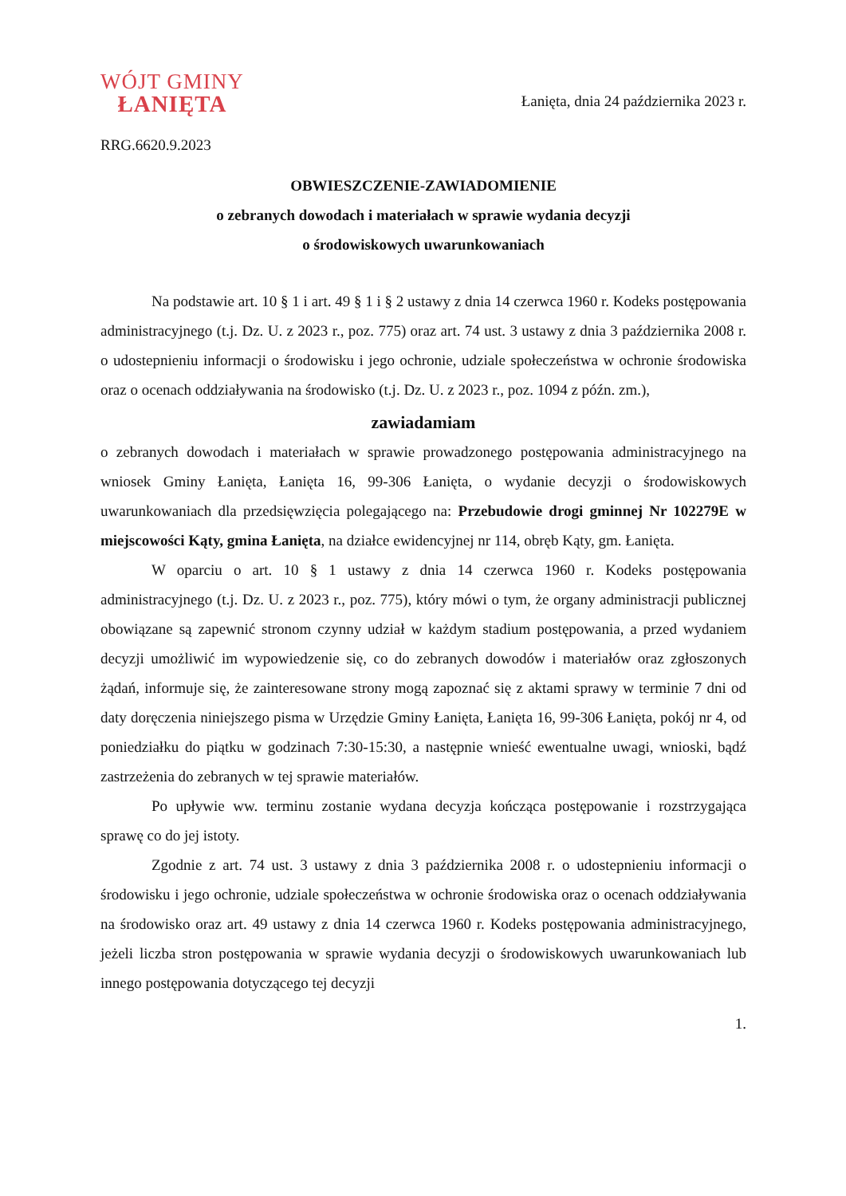WÓJT GMINY
ŁANIĘTA
Łanięta, dnia 24 października 2023 r.
RRG.6620.9.2023
OBWIESZCZENIE-ZAWIADOMIENIE
o zebranych dowodach i materiałach w sprawie wydania decyzji
o środowiskowych uwarunkowaniach
Na podstawie art. 10 § 1 i art. 49 § 1 i § 2 ustawy z dnia 14 czerwca 1960 r. Kodeks postępowania administracyjnego (t.j. Dz. U. z 2023 r., poz. 775) oraz art. 74 ust. 3 ustawy z dnia 3 października 2008 r. o udostepnieniu informacji o środowisku i jego ochronie, udziale społeczeństwa w ochronie środowiska oraz o ocenach oddziaływania na środowisko (t.j. Dz. U. z 2023 r., poz. 1094 z późn. zm.),
zawiadamiam
o zebranych dowodach i materiałach w sprawie prowadzonego postępowania administracyjnego na wniosek Gminy Łanięta, Łanięta 16, 99-306 Łanięta, o wydanie decyzji o środowiskowych uwarunkowaniach dla przedsięwzięcia polegającego na: Przebudowie drogi gminnej Nr 102279E w miejscowości Kąty, gmina Łanięta, na działce ewidencyjnej nr 114, obręb Kąty, gm. Łanięta.
W oparciu o art. 10 § 1 ustawy z dnia 14 czerwca 1960 r. Kodeks postępowania administracyjnego (t.j. Dz. U. z 2023 r., poz. 775), który mówi o tym, że organy administracji publicznej obowiązane są zapewnić stronom czynny udział w każdym stadium postępowania, a przed wydaniem decyzji umożliwić im wypowiedzenie się, co do zebranych dowodów i materiałów oraz zgłoszonych żądań, informuje się, że zainteresowane strony mogą zapoznać się z aktami sprawy w terminie 7 dni od daty doręczenia niniejszego pisma w Urzędzie Gminy Łanięta, Łanięta 16, 99-306 Łanięta, pokój nr 4, od poniedziałku do piątku w godzinach 7:30-15:30, a następnie wnieść ewentualne uwagi, wnioski, bądź zastrzeżenia do zebranych w tej sprawie materiałów.
Po upływie ww. terminu zostanie wydana decyzja kończąca postępowanie i rozstrzygająca sprawę co do jej istoty.
Zgodnie z art. 74 ust. 3 ustawy z dnia 3 października 2008 r. o udostepnieniu informacji o środowisku i jego ochronie, udziale społeczeństwa w ochronie środowiska oraz o ocenach oddziaływania na środowisko oraz art. 49 ustawy z dnia 14 czerwca 1960 r. Kodeks postępowania administracyjnego, jeżeli liczba stron postępowania w sprawie wydania decyzji o środowiskowych uwarunkowaniach lub innego postępowania dotyczącego tej decyzji
1.